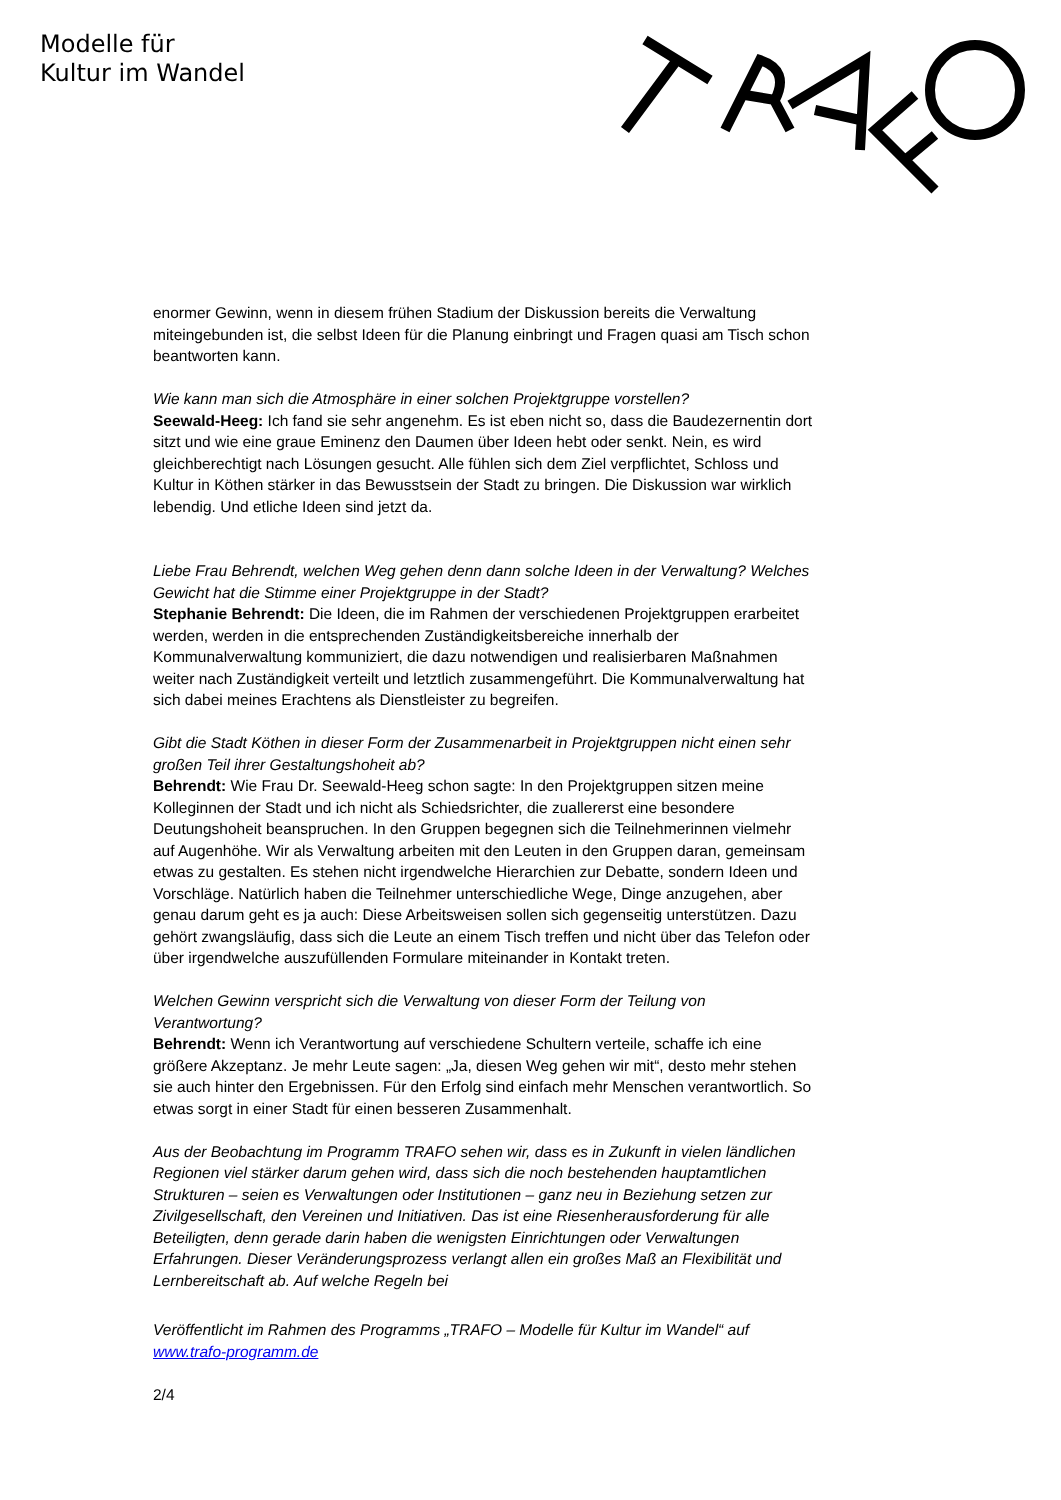Modelle für
Kultur im Wandel
enormer Gewinn, wenn in diesem frühen Stadium der Diskussion bereits die Verwaltung miteingebunden ist, die selbst Ideen für die Planung einbringt und Fragen quasi am Tisch schon beantworten kann.
Wie kann man sich die Atmosphäre in einer solchen Projektgruppe vorstellen?
Seewald-Heeg: Ich fand sie sehr angenehm. Es ist eben nicht so, dass die Baudezernentin dort sitzt und wie eine graue Eminenz den Daumen über Ideen hebt oder senkt. Nein, es wird gleichberechtigt nach Lösungen gesucht. Alle fühlen sich dem Ziel verpflichtet, Schloss und Kultur in Köthen stärker in das Bewusstsein der Stadt zu bringen. Die Diskussion war wirklich lebendig. Und etliche Ideen sind jetzt da.
Liebe Frau Behrendt, welchen Weg gehen denn dann solche Ideen in der Verwaltung? Welches Gewicht hat die Stimme einer Projektgruppe in der Stadt?
Stephanie Behrendt: Die Ideen, die im Rahmen der verschiedenen Projektgruppen erarbeitet werden, werden in die entsprechenden Zuständigkeitsbereiche innerhalb der Kommunalverwaltung kommuniziert, die dazu notwendigen und realisierbaren Maßnahmen weiter nach Zuständigkeit verteilt und letztlich zusammengeführt. Die Kommunalverwaltung hat sich dabei meines Erachtens als Dienstleister zu begreifen.
Gibt die Stadt Köthen in dieser Form der Zusammenarbeit in Projektgruppen nicht einen sehr großen Teil ihrer Gestaltungshoheit ab?
Behrendt: Wie Frau Dr. Seewald-Heeg schon sagte: In den Projektgruppen sitzen meine Kolleginnen der Stadt und ich nicht als Schiedsrichter, die zuallererst eine besondere Deutungshoheit beanspruchen. In den Gruppen begegnen sich die Teilnehmerinnen vielmehr auf Augenhöhe. Wir als Verwaltung arbeiten mit den Leuten in den Gruppen daran, gemeinsam etwas zu gestalten. Es stehen nicht irgendwelche Hierarchien zur Debatte, sondern Ideen und Vorschläge. Natürlich haben die Teilnehmer unterschiedliche Wege, Dinge anzugehen, aber genau darum geht es ja auch: Diese Arbeitsweisen sollen sich gegenseitig unterstützen. Dazu gehört zwangsläufig, dass sich die Leute an einem Tisch treffen und nicht über das Telefon oder über irgendwelche auszufüllenden Formulare miteinander in Kontakt treten.
Welchen Gewinn verspricht sich die Verwaltung von dieser Form der Teilung von Verantwortung?
Behrendt: Wenn ich Verantwortung auf verschiedene Schultern verteile, schaffe ich eine größere Akzeptanz. Je mehr Leute sagen: „Ja, diesen Weg gehen wir mit“, desto mehr stehen sie auch hinter den Ergebnissen. Für den Erfolg sind einfach mehr Menschen verantwortlich. So etwas sorgt in einer Stadt für einen besseren Zusammenhalt.
Aus der Beobachtung im Programm TRAFO sehen wir, dass es in Zukunft in vielen ländlichen Regionen viel stärker darum gehen wird, dass sich die noch bestehenden hauptamtlichen Strukturen – seien es Verwaltungen oder Institutionen – ganz neu in Beziehung setzen zur Zivilgesellschaft, den Vereinen und Initiativen. Das ist eine Riesenherausforderung für alle Beteiligten, denn gerade darin haben die wenigsten Einrichtungen oder Verwaltungen Erfahrungen. Dieser Veränderungsprozess verlangt allen ein großes Maß an Flexibilität und Lernbereitschaft ab. Auf welche Regeln bei
Veröffentlicht im Rahmen des Programms „TRAFO – Modelle für Kultur im Wandel“ auf www.trafo-programm.de
2/4